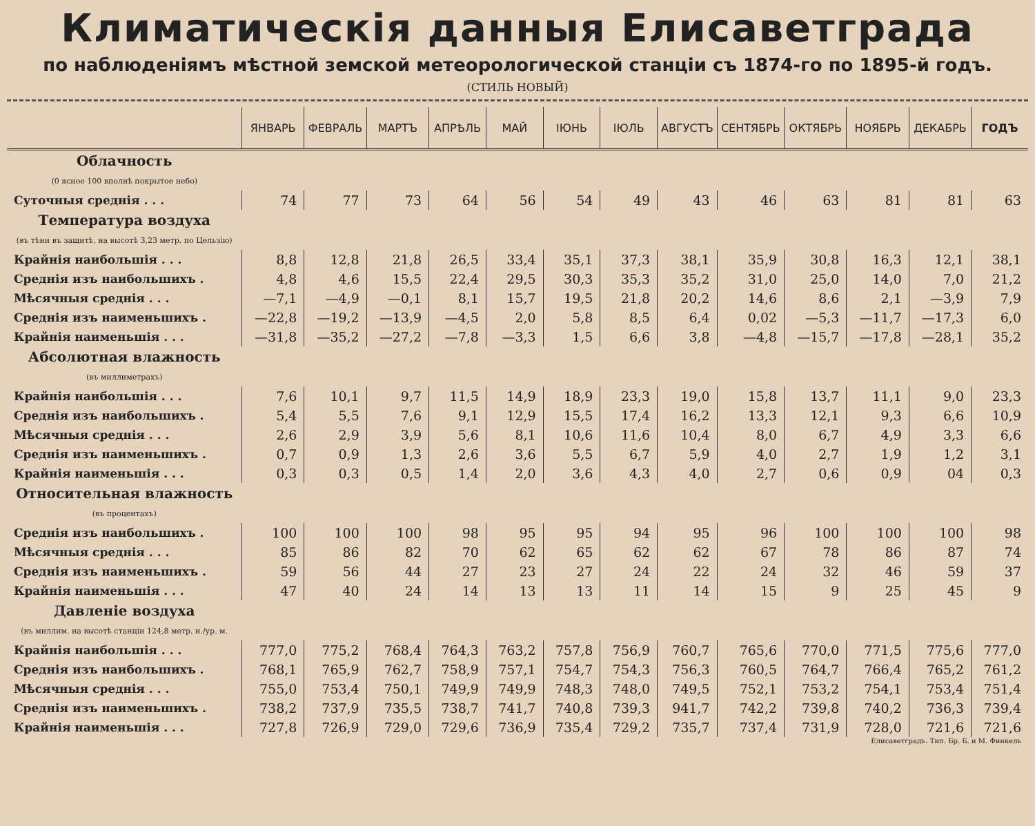Климатическія данныя Елисаветграда
по наблюденіямъ мѣстной земской метеорологической станціи съ 1874-го по 1895-й годъ.
(СТИЛЬ НОВЫЙ)
| | ЯНВАРЬ | ФЕВРАЛЬ | МАРТЪ | АПРѢЛЬ | МАЙ | ІЮНЬ | ІЮЛЬ | АВГУСТЪ | СЕНТЯБРЬ | ОКТЯБРЬ | НОЯБРЬ | ДЕКАБРЬ | ГОДЪ |
| --- | --- | --- | --- | --- | --- | --- | --- | --- | --- | --- | --- | --- | --- |
| Облачность | | | | | | | | | | | | | |
| (0 ясное 100 вполнѣ покрытое небо) | | | | | | | | | | | | | |
| Суточныя среднія . . . | 74 | 77 | 73 | 64 | 56 | 54 | 49 | 43 | 46 | 63 | 81 | 81 | 63 |
| Температура воздуха | | | | | | | | | | | | | |
| (въ тѣни въ защитѣ, на высотѣ 3,23 метр. по Цельзію) | | | | | | | | | | | | | |
| Крайнія наибольшія . . . | 8,8 | 12,8 | 21,8 | 26,5 | 33,4 | 35,1 | 37,3 | 38,1 | 35,9 | 30,8 | 16,3 | 12,1 | 38,1 |
| Среднія изъ наибольшихъ . | 4,8 | 4,6 | 15,5 | 22,4 | 29,5 | 30,3 | 35,3 | 35,2 | 31,0 | 25,0 | 14,0 | 7,0 | 21,2 |
| Мѣсячныя среднія . . . | —7,1 | —4,9 | —0,1 | 8,1 | 15,7 | 19,5 | 21,8 | 20,2 | 14,6 | 8,6 | 2,1 | —3,9 | 7,9 |
| Среднія изъ наименьшихъ . | —22,8 | —19,2 | —13,9 | —4,5 | 2,0 | 5,8 | 8,5 | 6,4 | 0,02 | —5,3 | —11,7 | —17,3 | 6,0 |
| Крайнія наименьшія . . . | —31,8 | —35,2 | —27,2 | —7,8 | —3,3 | 1,5 | 6,6 | 3,8 | —4,8 | —15,7 | —17,8 | —28,1 | 35,2 |
| Абсолютная влажность | | | | | | | | | | | | | |
| (въ миллиметрахъ) | | | | | | | | | | | | | |
| Крайнія наибольшія . . . | 7,6 | 10,1 | 9,7 | 11,5 | 14,9 | 18,9 | 23,3 | 19,0 | 15,8 | 13,7 | 11,1 | 9,0 | 23,3 |
| Среднія изъ наибольшихъ . | 5,4 | 5,5 | 7,6 | 9,1 | 12,9 | 15,5 | 17,4 | 16,2 | 13,3 | 12,1 | 9,3 | 6,6 | 10,9 |
| Мѣсячныя среднія . . . | 2,6 | 2,9 | 3,9 | 5,6 | 8,1 | 10,6 | 11,6 | 10,4 | 8,0 | 6,7 | 4,9 | 3,3 | 6,6 |
| Среднія изъ наименьшихъ . | 0,7 | 0,9 | 1,3 | 2,6 | 3,6 | 5,5 | 6,7 | 5,9 | 4,0 | 2,7 | 1,9 | 1,2 | 3,1 |
| Крайнія наименьшія . . . | 0,3 | 0,3 | 0,5 | 1,4 | 2,0 | 3,6 | 4,3 | 4,0 | 2,7 | 0,6 | 0,9 | 04 | 0,3 |
| Относительная влажность | | | | | | | | | | | | | |
| (въ процентахъ) | | | | | | | | | | | | | |
| Среднія изъ наибольшихъ . | 100 | 100 | 100 | 98 | 95 | 95 | 94 | 95 | 96 | 100 | 100 | 100 | 98 |
| Мѣсячныя среднія . . . | 85 | 86 | 82 | 70 | 62 | 65 | 62 | 62 | 67 | 78 | 86 | 87 | 74 |
| Среднія изъ наименьшихъ . | 59 | 56 | 44 | 27 | 23 | 27 | 24 | 22 | 24 | 32 | 46 | 59 | 37 |
| Крайнія наименьшія . . . | 47 | 40 | 24 | 14 | 13 | 13 | 11 | 14 | 15 | 9 | 25 | 45 | 9 |
| Давленіе воздуха | | | | | | | | | | | | | |
| (въ миллим. на высотѣ станціи 124,8 метр. н./ур. м. | | | | | | | | | | | | | |
| Крайнія наибольшія . . . | 777,0 | 775,2 | 768,4 | 764,3 | 763,2 | 757,8 | 756,9 | 760,7 | 765,6 | 770,0 | 771,5 | 775,6 | 777,0 |
| Среднія изъ наибольшихъ . | 768,1 | 765,9 | 762,7 | 758,9 | 757,1 | 754,7 | 754,3 | 756,3 | 760,5 | 764,7 | 766,4 | 765,2 | 761,2 |
| Мѣсячныя среднія . . . | 755,0 | 753,4 | 750,1 | 749,9 | 749,9 | 748,3 | 748,0 | 749,5 | 752,1 | 753,2 | 754,1 | 753,4 | 751,4 |
| Среднія изъ наименьшихъ . | 738,2 | 737,9 | 735,5 | 738,7 | 741,7 | 740,8 | 739,3 | 941,7 | 742,2 | 739,8 | 740,2 | 736,3 | 739,4 |
| Крайнія наименьшія . . . | 727,8 | 726,9 | 729,0 | 729,6 | 736,9 | 735,4 | 729,2 | 735,7 | 737,4 | 731,9 | 728,0 | 721,6 | 721,6 |
Елисаветградъ. Тип. Бр. Б. и М. Финкель